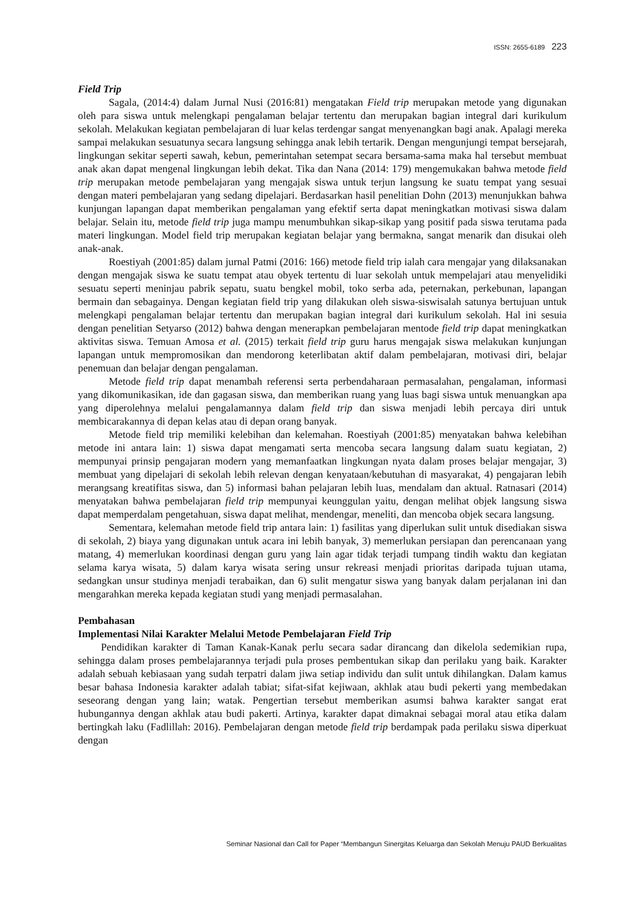ISSN: 2655-6189 223
Field Trip
Sagala, (2014:4) dalam Jurnal Nusi (2016:81) mengatakan Field trip merupakan metode yang digunakan oleh para siswa untuk melengkapi pengalaman belajar tertentu dan merupakan bagian integral dari kurikulum sekolah. Melakukan kegiatan pembelajaran di luar kelas terdengar sangat menyenangkan bagi anak. Apalagi mereka sampai melakukan sesuatunya secara langsung sehingga anak lebih tertarik. Dengan mengunjungi tempat bersejarah, lingkungan sekitar seperti sawah, kebun, pemerintahan setempat secara bersama-sama maka hal tersebut membuat anak akan dapat mengenal lingkungan lebih dekat. Tika dan Nana (2014: 179) mengemukakan bahwa metode field trip merupakan metode pembelajaran yang mengajak siswa untuk terjun langsung ke suatu tempat yang sesuai dengan materi pembelajaran yang sedang dipelajari. Berdasarkan hasil penelitian Dohn (2013) menunjukkan bahwa kunjungan lapangan dapat memberikan pengalaman yang efektif serta dapat meningkatkan motivasi siswa dalam belajar. Selain itu, metode field trip juga mampu menumbuhkan sikap-sikap yang positif pada siswa terutama pada materi lingkungan. Model field trip merupakan kegiatan belajar yang bermakna, sangat menarik dan disukai oleh anak-anak.
Roestiyah (2001:85) dalam jurnal Patmi (2016: 166) metode field trip ialah cara mengajar yang dilaksanakan dengan mengajak siswa ke suatu tempat atau obyek tertentu di luar sekolah untuk mempelajari atau menyelidiki sesuatu seperti meninjau pabrik sepatu, suatu bengkel mobil, toko serba ada, peternakan, perkebunan, lapangan bermain dan sebagainya. Dengan kegiatan field trip yang dilakukan oleh siswa-siswisalah satunya bertujuan untuk melengkapi pengalaman belajar tertentu dan merupakan bagian integral dari kurikulum sekolah. Hal ini sesuia dengan penelitian Setyarso (2012) bahwa dengan menerapkan pembelajaran mentode field trip dapat meningkatkan aktivitas siswa. Temuan Amosa et al. (2015) terkait field trip guru harus mengajak siswa melakukan kunjungan lapangan untuk mempromosikan dan mendorong keterlibatan aktif dalam pembelajaran, motivasi diri, belajar penemuan dan belajar dengan pengalaman.
Metode field trip dapat menambah referensi serta perbendaharaan permasalahan, pengalaman, informasi yang dikomunikasikan, ide dan gagasan siswa, dan memberikan ruang yang luas bagi siswa untuk menuangkan apa yang diperolehnya melalui pengalamannya dalam field trip dan siswa menjadi lebih percaya diri untuk membicarakannya di depan kelas atau di depan orang banyak.
Metode field trip memiliki kelebihan dan kelemahan. Roestiyah (2001:85) menyatakan bahwa kelebihan metode ini antara lain: 1) siswa dapat mengamati serta mencoba secara langsung dalam suatu kegiatan, 2) mempunyai prinsip pengajaran modern yang memanfaatkan lingkungan nyata dalam proses belajar mengajar, 3) membuat yang dipelajari di sekolah lebih relevan dengan kenyataan/kebutuhan di masyarakat, 4) pengajaran lebih merangsang kreatifitas siswa, dan 5) informasi bahan pelajaran lebih luas, mendalam dan aktual. Ratnasari (2014) menyatakan bahwa pembelajaran field trip mempunyai keunggulan yaitu, dengan melihat objek langsung siswa dapat memperdalam pengetahuan, siswa dapat melihat, mendengar, meneliti, dan mencoba objek secara langsung.
Sementara, kelemahan metode field trip antara lain: 1) fasilitas yang diperlukan sulit untuk disediakan siswa di sekolah, 2) biaya yang digunakan untuk acara ini lebih banyak, 3) memerlukan persiapan dan perencanaan yang matang, 4) memerlukan koordinasi dengan guru yang lain agar tidak terjadi tumpang tindih waktu dan kegiatan selama karya wisata, 5) dalam karya wisata sering unsur rekreasi menjadi prioritas daripada tujuan utama, sedangkan unsur studinya menjadi terabaikan, dan 6) sulit mengatur siswa yang banyak dalam perjalanan ini dan mengarahkan mereka kepada kegiatan studi yang menjadi permasalahan.
Pembahasan
Implementasi Nilai Karakter Melalui Metode Pembelajaran Field Trip
Pendidikan karakter di Taman Kanak-Kanak perlu secara sadar dirancang dan dikelola sedemikian rupa, sehingga dalam proses pembelajarannya terjadi pula proses pembentukan sikap dan perilaku yang baik. Karakter adalah sebuah kebiasaan yang sudah terpatri dalam jiwa setiap individu dan sulit untuk dihilangkan. Dalam kamus besar bahasa Indonesia karakter adalah tabiat; sifat-sifat kejiwaan, akhlak atau budi pekerti yang membedakan seseorang dengan yang lain; watak. Pengertian tersebut memberikan asumsi bahwa karakter sangat erat hubungannya dengan akhlak atau budi pakerti. Artinya, karakter dapat dimaknai sebagai moral atau etika dalam bertingkah laku (Fadlillah: 2016). Pembelajaran dengan metode field trip berdampak pada perilaku siswa diperkuat dengan
Seminar Nasional dan Call for Paper “Membangun Sinergitas Keluarga dan Sekolah Menuju PAUD Berkualitas